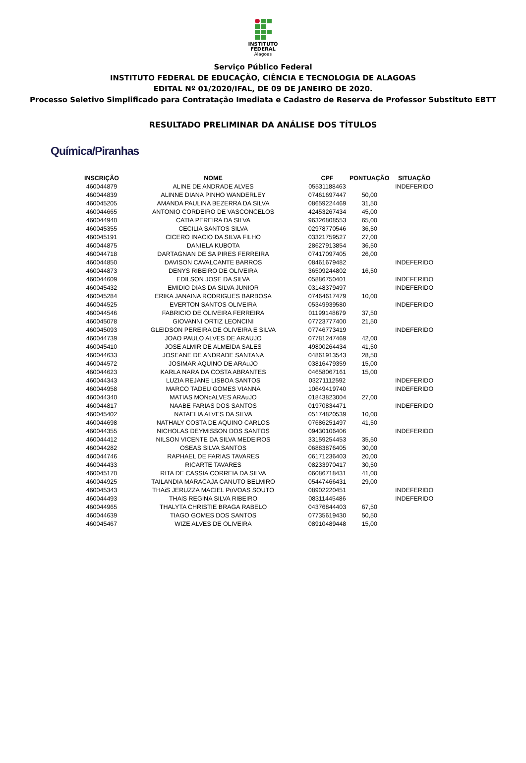INSTITUTO
FEDERAL
Alagoas
Serviço Público Federal
INSTITUTO FEDERAL DE EDUCAÇÃO, CIÊNCIA E TECNOLOGIA DE ALAGOAS
EDITAL Nº 01/2020/IFAL, DE 09 DE JANEIRO DE 2020.
Processo Seletivo Simplificado para Contratação Imediata e Cadastro de Reserva de Professor Substituto EBTT
RESULTADO PRELIMINAR DA ANÁLISE DOS TÍTULOS
Química/Piranhas
| INSCRIÇÃO | NOME | CPF | PONTUAÇÃO | SITUAÇÃO |
| --- | --- | --- | --- | --- |
| 460044879 | ALINE DE ANDRADE ALVES | 05531188463 | | INDEFERIDO |
| 460044839 | ALINNE DIANA PINHO WANDERLEY | 07461697447 | 50,00 | |
| 460045205 | AMANDA PAULINA BEZERRA DA SILVA | 08659224469 | 31,50 | |
| 460044665 | ANTONIO CORDEIRO DE VASCONCELOS | 42453267434 | 45,00 | |
| 460044940 | CATIA PEREIRA DA SILVA | 96326808553 | 65,00 | |
| 460045355 | CECILIA SANTOS SILVA | 02978770546 | 36,50 | |
| 460045191 | CICERO INACIO DA SILVA FILHO | 03321759527 | 27,00 | |
| 460044875 | DANIELA KUBOTA | 28627913854 | 36,50 | |
| 460044718 | DARTAGNAN DE SA PIRES FERREIRA | 07417097405 | 26,00 | |
| 460044850 | DAVISON CAVALCANTE BARROS | 08461679482 | | INDEFERIDO |
| 460044873 | DENYS RIBEIRO DE OLIVEIRA | 36509244802 | 16,50 | |
| 460044609 | EDILSON JOSE DA SILVA | 05886750401 | | INDEFERIDO |
| 460045432 | EMIDIO DIAS DA SILVA JUNIOR | 03148379497 | | INDEFERIDO |
| 460045284 | ERIKA JANAINA RODRIGUES BARBOSA | 07464617479 | 10,00 | |
| 460044525 | EVERTON SANTOS OLIVEIRA | 05349939580 | | INDEFERIDO |
| 460044546 | FABRICIO DE OLIVEIRA FERREIRA | 01199148679 | 37,50 | |
| 460045078 | GIOVANNI ORTIZ LEONCINI | 07723777400 | 21,50 | |
| 460045093 | GLEIDSON PEREIRA DE OLIVEIRA E SILVA | 07746773419 | | INDEFERIDO |
| 460044739 | JOAO PAULO ALVES DE ARAUJO | 07781247469 | 42,00 | |
| 460045410 | JOSE ALMIR DE ALMEIDA SALES | 49800264434 | 41,50 | |
| 460044633 | JOSEANE DE ANDRADE SANTANA | 04861913543 | 28,50 | |
| 460044572 | JOSIMAR AQUINO DE ARAuJO | 03816479359 | 15,00 | |
| 460044623 | KARLA NARA DA COSTA ABRANTES | 04658067161 | 15,00 | |
| 460044343 | LUZIA REJANE LISBOA SANTOS | 03271112592 | | INDEFERIDO |
| 460044958 | MARCO TADEU GOMES VIANNA | 10649419740 | | INDEFERIDO |
| 460044340 | MATIAS MONcALVES ARAuJO | 01843823004 | 27,00 | |
| 460044817 | NAABE FARIAS DOS SANTOS | 01970834471 | | INDEFERIDO |
| 460045402 | NATAELIA ALVES DA SILVA | 05174820539 | 10,00 | |
| 460044698 | NATHALY COSTA DE AQUINO CARLOS | 07686251497 | 41,50 | |
| 460044355 | NICHOLAS DEYMISSON DOS SANTOS | 09430106406 | | INDEFERIDO |
| 460044412 | NILSON VICENTE DA SILVA MEDEIROS | 33159254453 | 35,50 | |
| 460044282 | OSEAS SILVA SANTOS | 06883876405 | 30,00 | |
| 460044746 | RAPHAEL DE FARIAS TAVARES | 06171236403 | 20,00 | |
| 460044433 | RICARTE TAVARES | 08233970417 | 30,50 | |
| 460045170 | RITA DE CASSIA CORREIA DA SILVA | 06086718431 | 41,00 | |
| 460044925 | TAILANDIA MARACAJA CANUTO BELMIRO | 05447466431 | 29,00 | |
| 460045343 | THAiS JERUZZA MACIEL PoVOAS SOUTO | 08902220451 | | INDEFERIDO |
| 460044493 | THAiS REGINA SILVA RIBEIRO | 08311445486 | | INDEFERIDO |
| 460044965 | THALYTA CHRISTIE BRAGA RABELO | 04376844403 | 67,50 | |
| 460044639 | TIAGO GOMES DOS SANTOS | 07735619430 | 50,50 | |
| 460045467 | WIZE ALVES DE OLIVEIRA | 08910489448 | 15,00 | |